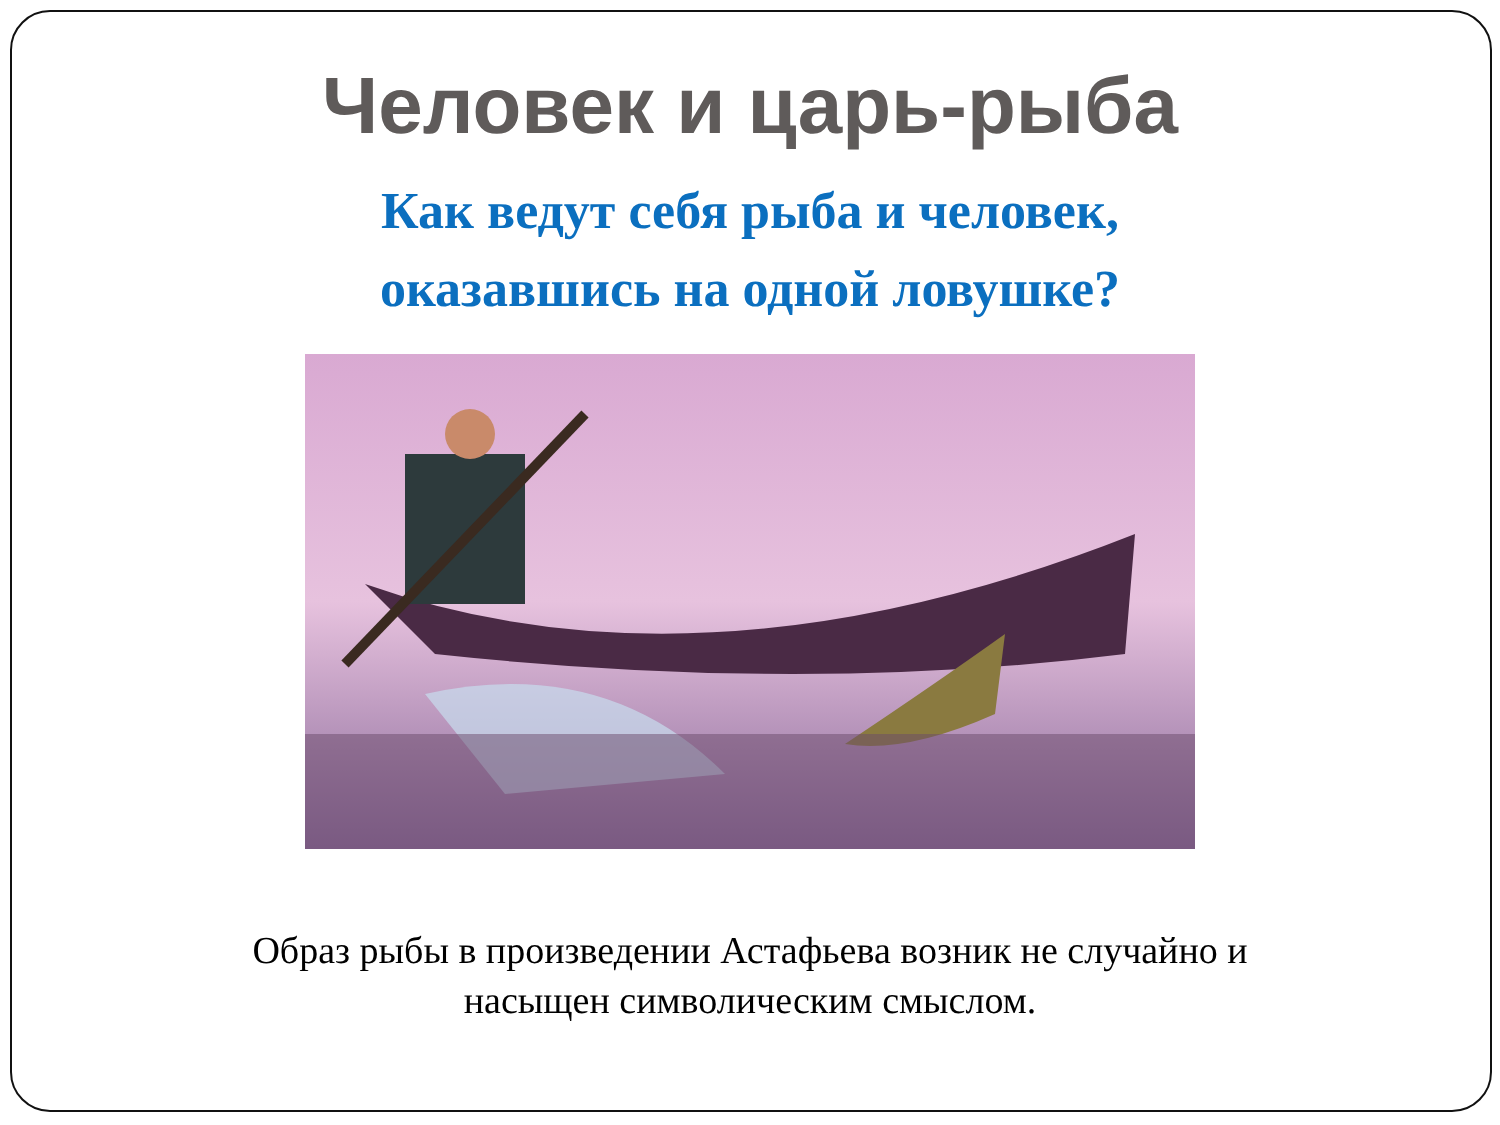Человек и царь-рыба
Как ведут себя рыба и человек,
оказавшись на одной ловушке?
Образ рыбы в произведении Астафьева возник не случайно и
насыщен символическим смыслом.